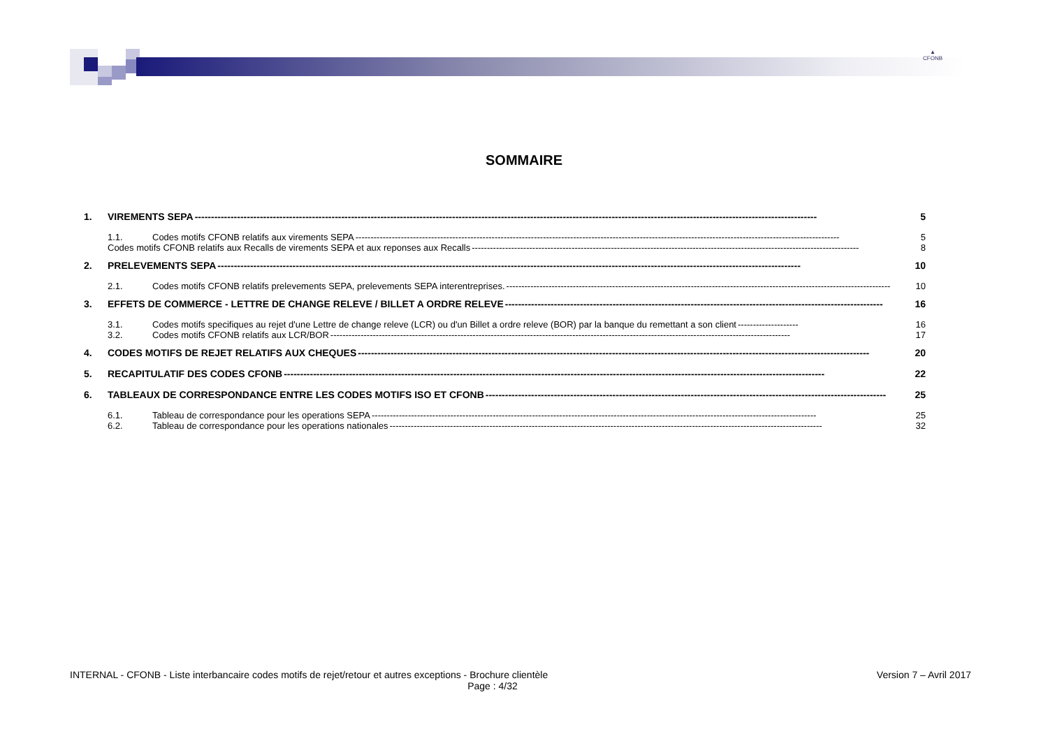▲
CFONB
SOMMAIRE
1. VIREMENTS SEPA ----------------------------------------------------------------------------------------------------------------------------------------------------------------------------------------------- 5
1.1. Codes motifs CFONB relatifs aux virements SEPA ---------------------------------------------------------------------------------------------------------------------------------------------------------------- 5
Codes motifs CFONB relatifs aux Recalls de virements SEPA et aux reponses aux Recalls -------------------------------------------------------------------------------------------------------------------------------- 8
2. PRELEVEMENTS SEPA ----------------------------------------------------------------------------------------------------------------------------------------------------------------------------------- 10
2.1. Codes motifs CFONB relatifs prelevements SEPA, prelevements SEPA interentreprises. ------------------------------------------------------------------------------------------------------------------------------- 10
3. EFFETS DE COMMERCE - LETTRE DE CHANGE RELEVE / BILLET A ORDRE RELEVE -------------------------------------------------------------------------------------------------------------------- 16
3.1. Codes motifs specifiques au rejet d'une Lettre de change releve (LCR) ou d'un Billet a ordre releve (BOR) par la banque du remettant a son client -------------------- 16
3.2. Codes motifs CFONB relatifs aux LCR/BOR -------------------------------------------------------------------------------------------------------------------------------------------------------- 17
4. CODES MOTIFS DE REJET RELATIFS AUX CHEQUES ------------------------------------------------------------------------------------------------------------------------------------------------------------- 20
5. RECAPITULATIF DES CODES CFONB ---------------------------------------------------------------------------------------------------------------------------------------------------------------------- 22
6. TABLEAUX DE CORRESPONDANCE ENTRE LES CODES MOTIFS ISO ET CFONB --------------------------------------------------------------------------------------------------------------------------- 25
6.1. Tableau de correspondance pour les operations SEPA --------------------------------------------------------------------------------------------------------------------------------------------------- 25
6.2. Tableau de correspondance pour les operations nationales ----------------------------------------------------------------------------------------------------------------------------------------------- 32
INTERNAL - CFONB - Liste interbancaire codes motifs de rejet/retour et autres exceptions - Brochure clientèle Version 7 – Avril 2017
Page : 4/32